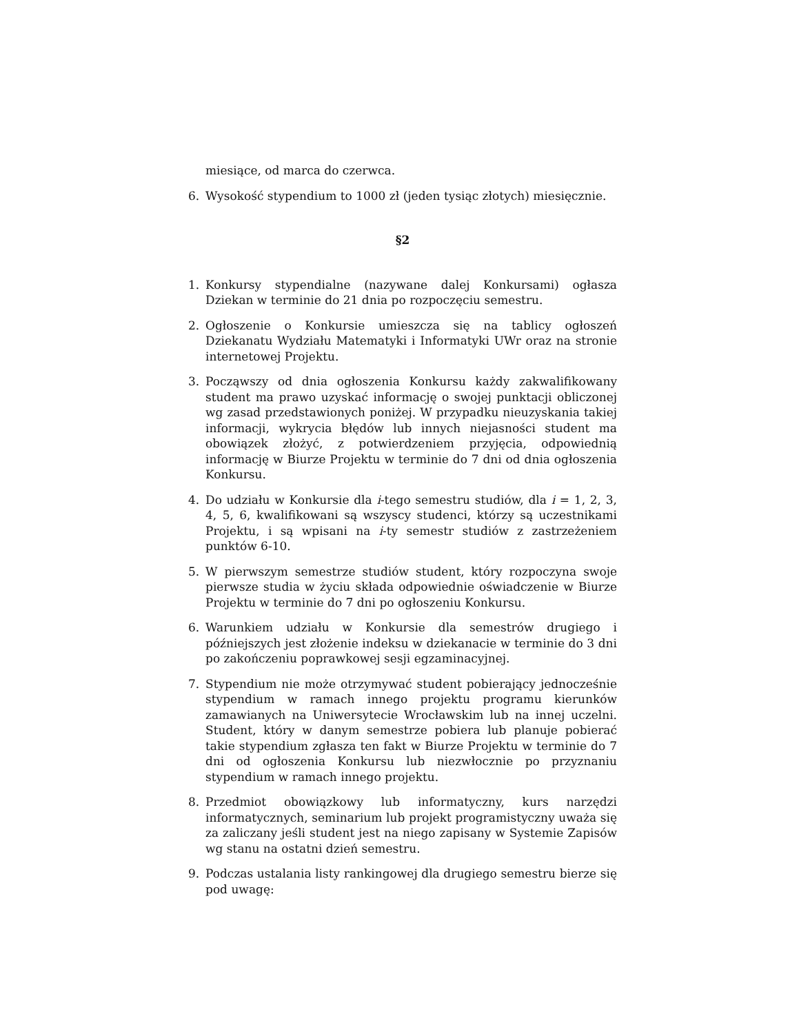miesiące, od marca do czerwca.
6. Wysokość stypendium to 1000 zł (jeden tysiąc złotych) miesięcznie.
§2
1. Konkursy stypendialne (nazywane dalej Konkursami) ogłasza Dziekan w terminie do 21 dnia po rozpoczęciu semestru.
2. Ogłoszenie o Konkursie umieszcza się na tablicy ogłoszeń Dziekanatu Wydziału Matematyki i Informatyki UWr oraz na stronie internetowej Projektu.
3. Począwszy od dnia ogłoszenia Konkursu każdy zakwalifikowany student ma prawo uzyskać informację o swojej punktacji obliczonej wg zasad przedstawionych poniżej. W przypadku nieuzyskania takiej informacji, wykrycia błędów lub innych niejasności student ma obowiązek złożyć, z potwierdzeniem przyjęcia, odpowiednią informację w Biurze Projektu w terminie do 7 dni od dnia ogłoszenia Konkursu.
4. Do udziału w Konkursie dla i-tego semestru studiów, dla i = 1, 2, 3, 4, 5, 6, kwalifikowani są wszyscy studenci, którzy są uczestnikami Projektu, i są wpisani na i-ty semestr studiów z zastrzeżeniem punktów 6-10.
5. W pierwszym semestrze studiów student, który rozpoczyna swoje pierwsze studia w życiu składa odpowiednie oświadczenie w Biurze Projektu w terminie do 7 dni po ogłoszeniu Konkursu.
6. Warunkiem udziału w Konkursie dla semestrów drugiego i późniejszych jest złożenie indeksu w dziekanacie w terminie do 3 dni po zakończeniu poprawkowej sesji egzaminacyjnej.
7. Stypendium nie może otrzymywać student pobierający jednocześnie stypendium w ramach innego projektu programu kierunków zamawianych na Uniwersytecie Wrocławskim lub na innej uczelni. Student, który w danym semestrze pobiera lub planuje pobierać takie stypendium zgłasza ten fakt w Biurze Projektu w terminie do 7 dni od ogłoszenia Konkursu lub niezwłocznie po przyznaniu stypendium w ramach innego projektu.
8. Przedmiot obowiązkowy lub informatyczny, kurs narzędzi informatycznych, seminarium lub projekt programistyczny uważa się za zaliczany jeśli student jest na niego zapisany w Systemie Zapisów wg stanu na ostatni dzień semestru.
9. Podczas ustalania listy rankingowej dla drugiego semestru bierze się pod uwagę: